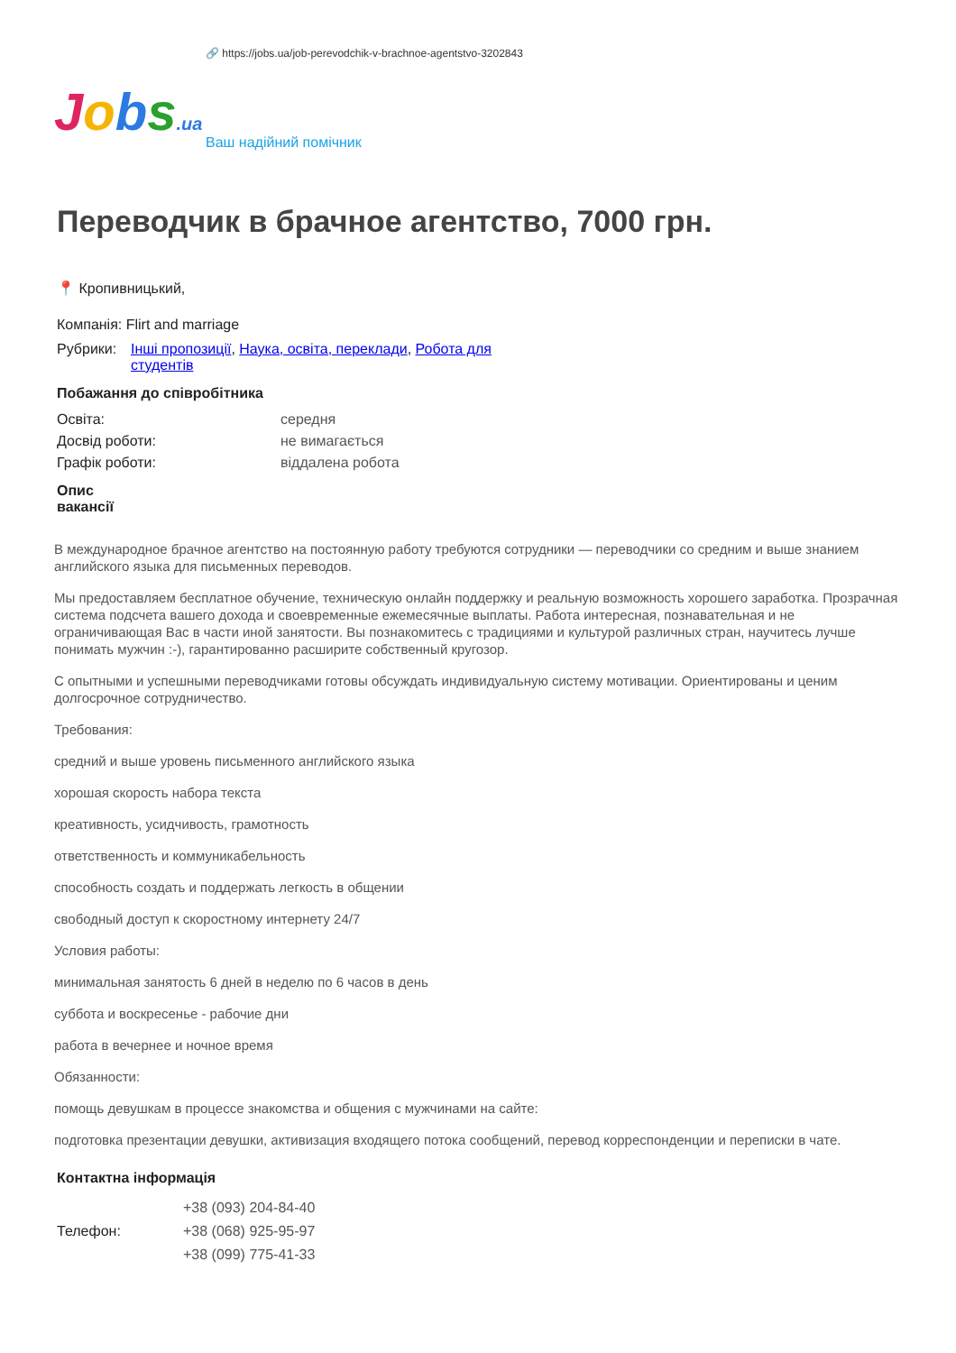🔗 https://jobs.ua/job-perevodchik-v-brachnoe-agentstvo-3202843
Jobs.ua
Ваш надійний помічник
Переводчик в брачное агентство, 7000 грн.
📍 Кропивницький,
Компанія: Flirt and marriage
| Рубрики: | Інші пропозиції , Наука, освіта, переклади , Робота для студентів |
Побажання до співробітника
| Освіта: | середня |
| Досвід роботи: | не вимагається |
| Графік роботи: | віддалена робота |
Опис вакансії
В международное брачное агентство на постоянную работу требуются сотрудники — переводчики со средним и выше знанием английского языка для письменных переводов.
Мы предоставляем бесплатное обучение, техническую онлайн поддержку и реальную возможность хорошего заработка. Прозрачная система подсчета вашего дохода и своевременные ежемесячные выплаты. Работа интересная, познавательная и не ограничивающая Вас в части иной занятости. Вы познакомитесь с традициями и культурой различных стран, научитесь лучше понимать мужчин :-), гарантированно расширите собственный кругозор.
С опытными и успешными переводчиками готовы обсуждать индивидуальную систему мотивации. Ориентированы и ценим долгосрочное сотрудничество.
Требования:
средний и выше уровень письменного английского языка
хорошая скорость набора текста
креативность, усидчивость, грамотность
ответственность и коммуникабельность
способность создать и поддержать легкость в общении
свободный доступ к скоростному интернету 24/7
Условия работы:
минимальная занятость 6 дней в неделю по 6 часов в день
суббота и воскресенье - рабочие дни
работа в вечернее и ночное время
Обязанности:
помощь девушкам в процессе знакомства и общения с мужчинами на сайте:
подготовка презентации девушки, активизация входящего потока сообщений, перевод корреспонденции и переписки в чате.
Контактна інформація
| Телефон: | +38 (093) 204-84-40 +38 (068) 925-95-97 +38 (099) 775-41-33 |